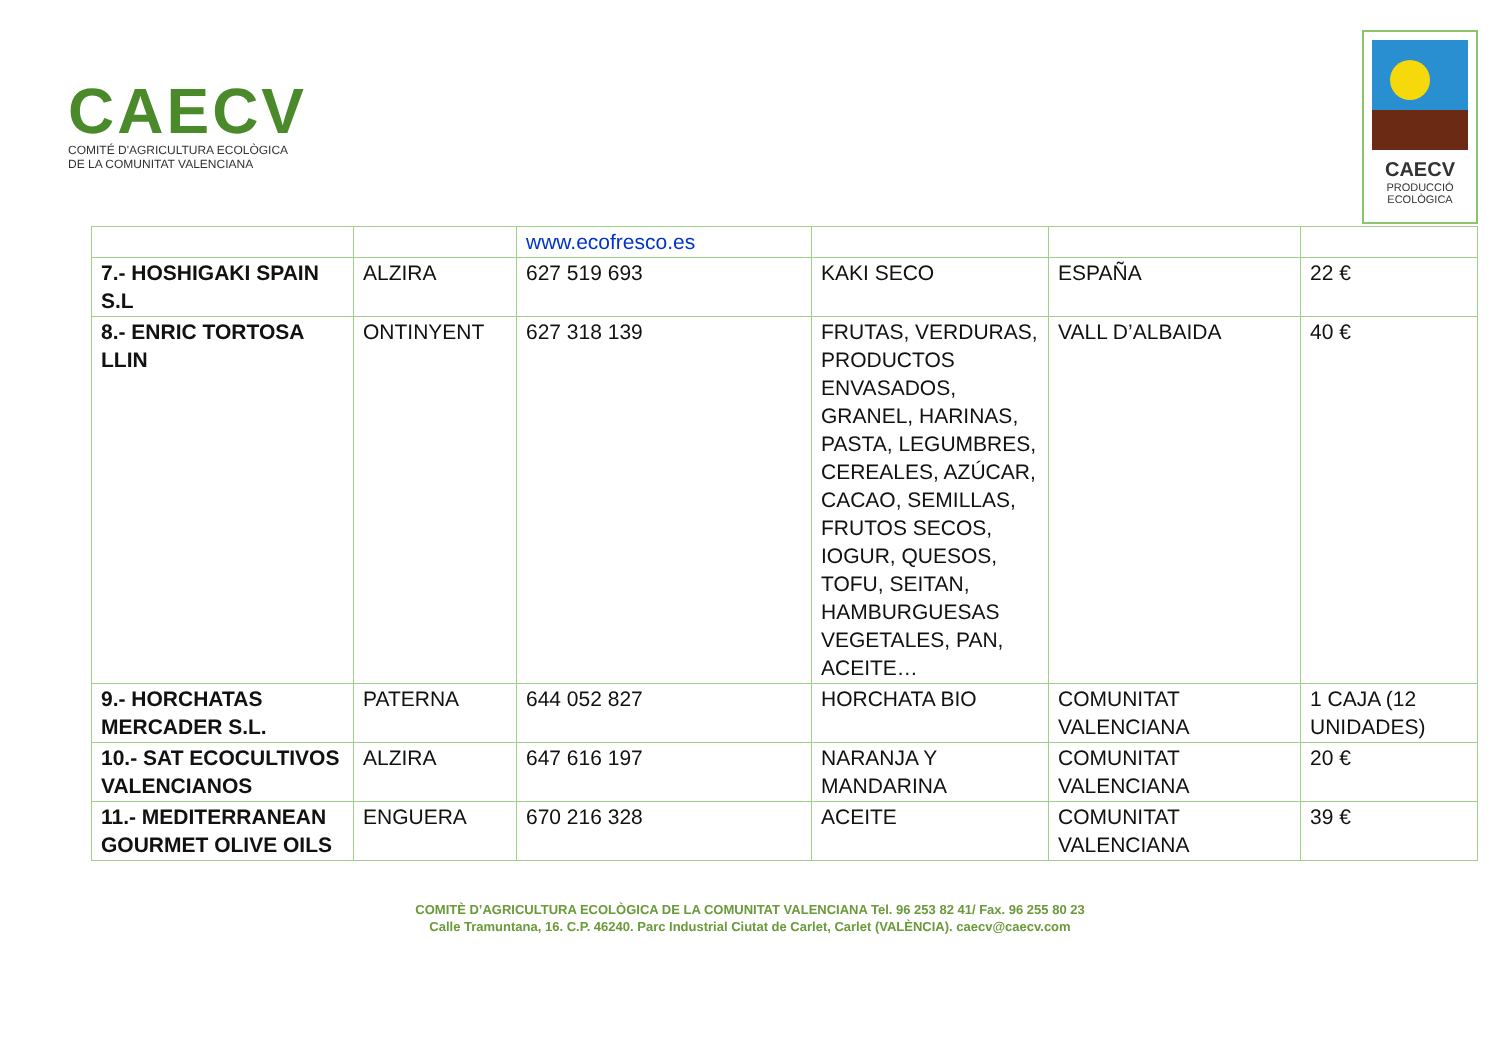CAECV
COMITÉ D'AGRICULTURA ECOLÒGICA
DE LA COMUNITAT VALENCIANA
CAECV
PRODUCCIÓ
ECOLÒGICA
| | | www.ecofresco.es | | | |
| 7.- HOSHIGAKI SPAIN S.L | ALZIRA | 627 519 693 | KAKI SECO | ESPAÑA | 22 € |
| 8.- ENRIC TORTOSA LLIN | ONTINYENT | 627 318 139 | FRUTAS, VERDURAS, PRODUCTOS ENVASADOS, GRANEL, HARINAS, PASTA, LEGUMBRES, CEREALES, AZÚCAR, CACAO, SEMILLAS, FRUTOS SECOS, IOGUR, QUESOS, TOFU, SEITAN, HAMBURGUESAS VEGETALES, PAN, ACEITE… | VALL D’ALBAIDA | 40 € |
| 9.- HORCHATAS MERCADER S.L. | PATERNA | 644 052 827 | HORCHATA BIO | COMUNITAT VALENCIANA | 1 CAJA (12 UNIDADES) |
| 10.- SAT ECOCULTIVOS VALENCIANOS | ALZIRA | 647 616 197 | NARANJA Y MANDARINA | COMUNITAT VALENCIANA | 20 € |
| 11.- MEDITERRANEAN GOURMET OLIVE OILS | ENGUERA | 670 216 328 | ACEITE | COMUNITAT VALENCIANA | 39 € |
COMITÈ D’AGRICULTURA ECOLÒGICA DE LA COMUNITAT VALENCIANA Tel. 96 253 82 41/ Fax. 96 255 80 23
Calle Tramuntana, 16. C.P. 46240. Parc Industrial Ciutat de Carlet, Carlet (VALÈNCIA). caecv@caecv.com